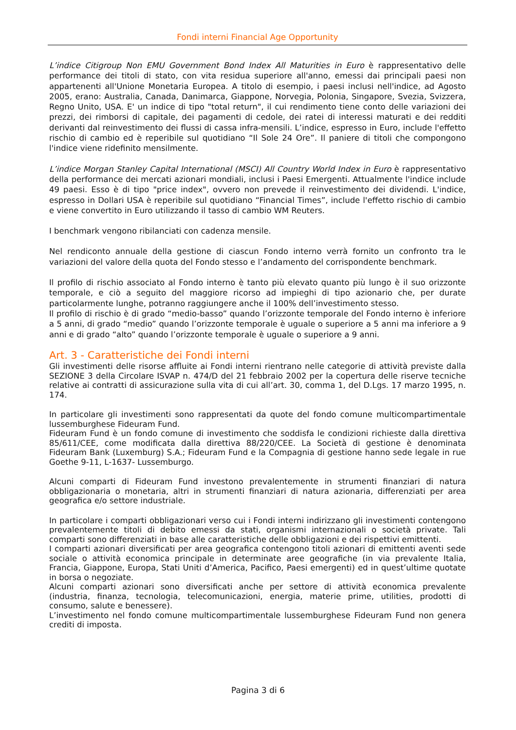Fondi interni Financial Age Opportunity
L’indice Citigroup Non EMU Government Bond Index All Maturities in Euro è rappresentativo delle performance dei titoli di stato, con vita residua superiore all'anno, emessi dai principali paesi non appartenenti all'Unione Monetaria Europea. A titolo di esempio, i paesi inclusi nell'indice, ad Agosto 2005, erano: Australia, Canada, Danimarca, Giappone, Norvegia, Polonia, Singapore, Svezia, Svizzera, Regno Unito, USA. E' un indice di tipo "total return", il cui rendimento tiene conto delle variazioni dei prezzi, dei rimborsi di capitale, dei pagamenti di cedole, dei ratei di interessi maturati e dei redditi derivanti dal reinvestimento dei flussi di cassa infra-mensili. L’indice, espresso in Euro, include l'effetto rischio di cambio ed è reperibile sul quotidiano “Il Sole 24 Ore”. Il paniere di titoli che compongono l'indice viene ridefinito mensilmente.
L’indice Morgan Stanley Capital International (MSCI) All Country World Index in Euro è rappresentativo della performance dei mercati azionari mondiali, inclusi i Paesi Emergenti. Attualmente l'indice include 49 paesi. Esso è di tipo "price index", ovvero non prevede il reinvestimento dei dividendi. L'indice, espresso in Dollari USA è reperibile sul quotidiano “Financial Times”, include l'effetto rischio di cambio e viene convertito in Euro utilizzando il tasso di cambio WM Reuters.
I benchmark vengono ribilanciati con cadenza mensile.
Nel rendiconto annuale della gestione di ciascun Fondo interno verrà fornito un confronto tra le variazioni del valore della quota del Fondo stesso e l’andamento del corrispondente benchmark.
Il profilo di rischio associato al Fondo interno è tanto più elevato quanto più lungo è il suo orizzonte temporale, e ciò a seguito del maggiore ricorso ad impieghi di tipo azionario che, per durate particolarmente lunghe, potranno raggiungere anche il 100% dell’investimento stesso.
Il profilo di rischio è di grado “medio-basso” quando l’orizzonte temporale del Fondo interno è inferiore a 5 anni, di grado “medio” quando l’orizzonte temporale è uguale o superiore a 5 anni ma inferiore a 9 anni e di grado “alto” quando l’orizzonte temporale è uguale o superiore a 9 anni.
Art. 3 - Caratteristiche dei Fondi interni
Gli investimenti delle risorse affluite ai Fondi interni rientrano nelle categorie di attività previste dalla SEZIONE 3 della Circolare ISVAP n. 474/D del 21 febbraio 2002 per la copertura delle riserve tecniche relative ai contratti di assicurazione sulla vita di cui all’art. 30, comma 1, del D.Lgs. 17 marzo 1995, n. 174.
In particolare gli investimenti sono rappresentati da quote del fondo comune multicompartimentale lussemburghese Fideuram Fund.
Fideuram Fund è un fondo comune di investimento che soddisfa le condizioni richieste dalla direttiva 85/611/CEE, come modificata dalla direttiva 88/220/CEE. La Società di gestione è denominata Fideuram Bank (Luxemburg) S.A.; Fideuram Fund e la Compagnia di gestione hanno sede legale in rue Goethe 9-11, L-1637- Lussemburgo.
Alcuni comparti di Fideuram Fund investono prevalentemente in strumenti finanziari di natura obbligazionaria o monetaria, altri in strumenti finanziari di natura azionaria, differenziati per area geografica e/o settore industriale.
In particolare i comparti obbligazionari verso cui i Fondi interni indirizzano gli investimenti contengono prevalentemente titoli di debito emessi da stati, organismi internazionali o società private. Tali comparti sono differenziati in base alle caratteristiche delle obbligazioni e dei rispettivi emittenti.
I comparti azionari diversificati per area geografica contengono titoli azionari di emittenti aventi sede sociale o attività economica principale in determinate aree geografiche (in via prevalente Italia, Francia, Giappone, Europa, Stati Uniti d’America, Pacifico, Paesi emergenti) ed in quest’ultime quotate in borsa o negoziate.
Alcuni comparti azionari sono diversificati anche per settore di attività economica prevalente (industria, finanza, tecnologia, telecomunicazioni, energia, materie prime, utilities, prodotti di consumo, salute e benessere).
L’investimento nel fondo comune multicompartimentale lussemburghese Fideuram Fund non genera crediti di imposta.
Pagina 3 di 6